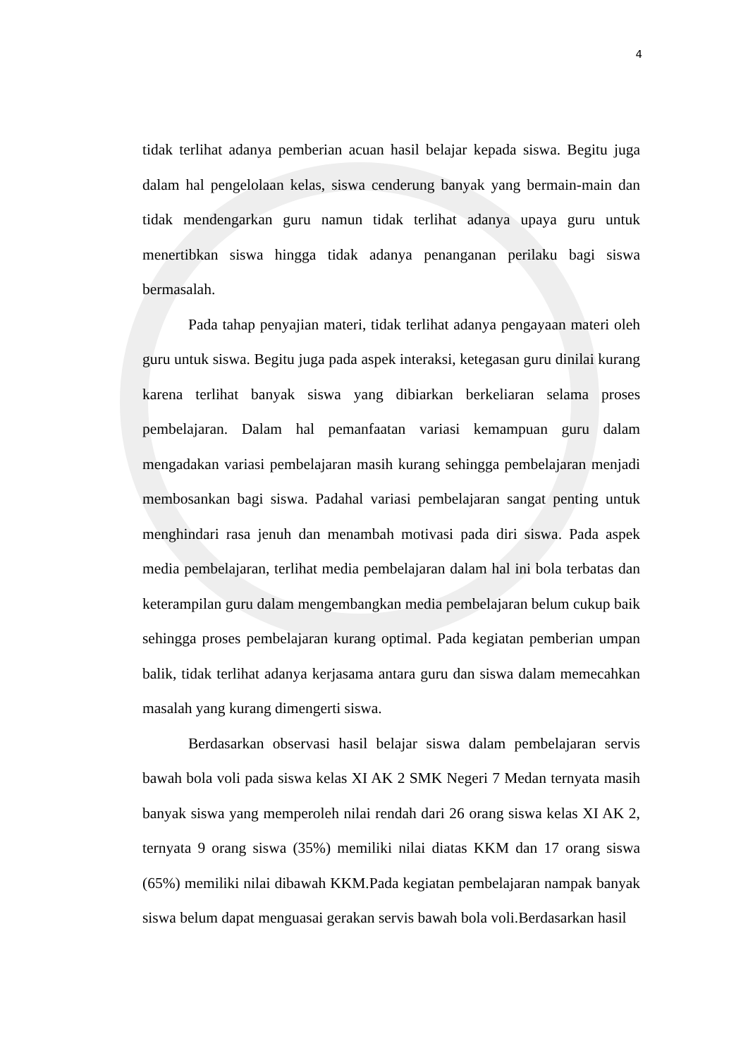4
tidak terlihat adanya pemberian acuan hasil belajar kepada siswa. Begitu juga dalam hal pengelolaan kelas, siswa cenderung banyak yang bermain-main dan tidak mendengarkan guru namun tidak terlihat adanya upaya guru untuk menertibkan siswa hingga tidak adanya penanganan perilaku bagi siswa bermasalah.
Pada tahap penyajian materi, tidak terlihat adanya pengayaan materi oleh guru untuk siswa. Begitu juga pada aspek interaksi, ketegasan guru dinilai kurang karena terlihat banyak siswa yang dibiarkan berkeliaran selama proses pembelajaran. Dalam hal pemanfaatan variasi kemampuan guru dalam mengadakan variasi pembelajaran masih kurang sehingga pembelajaran menjadi membosankan bagi siswa. Padahal variasi pembelajaran sangat penting untuk menghindari rasa jenuh dan menambah motivasi pada diri siswa. Pada aspek media pembelajaran, terlihat media pembelajaran dalam hal ini bola terbatas dan keterampilan guru dalam mengembangkan media pembelajaran belum cukup baik sehingga proses pembelajaran kurang optimal. Pada kegiatan pemberian umpan balik, tidak terlihat adanya kerjasama antara guru dan siswa dalam memecahkan masalah yang kurang dimengerti siswa.
Berdasarkan observasi hasil belajar siswa dalam pembelajaran servis bawah bola voli pada siswa kelas XI AK 2 SMK Negeri 7 Medan ternyata masih banyak siswa yang memperoleh nilai rendah dari 26 orang siswa kelas XI AK 2, ternyata 9 orang siswa (35%) memiliki nilai diatas KKM dan 17 orang siswa (65%) memiliki nilai dibawah KKM.Pada kegiatan pembelajaran nampak banyak siswa belum dapat menguasai gerakan servis bawah bola voli.Berdasarkan hasil